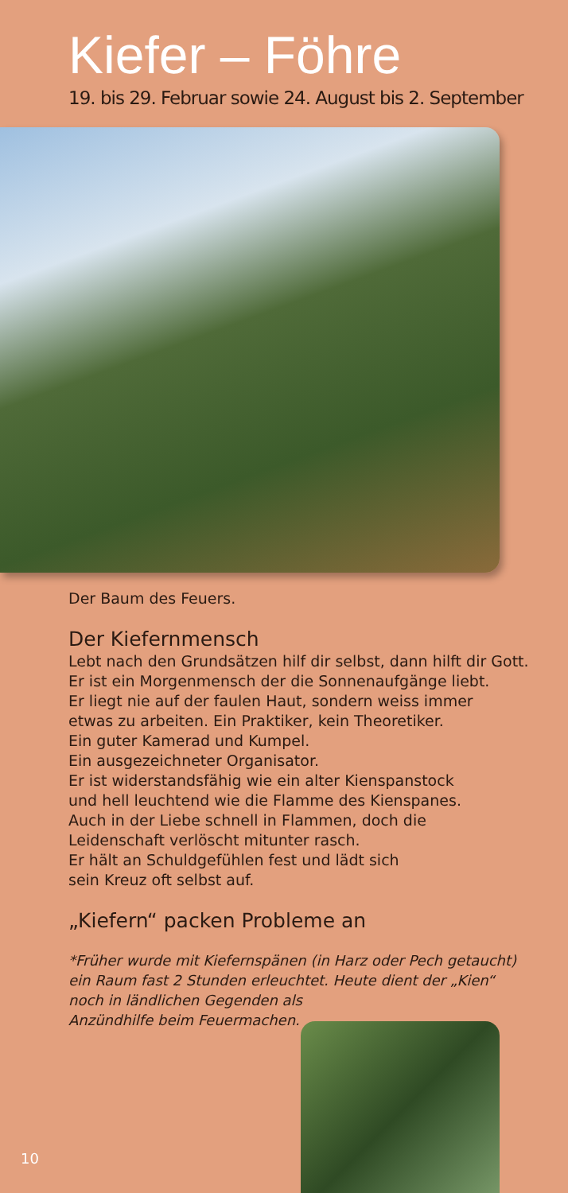Kiefer – Föhre
19. bis 29. Februar sowie 24. August bis 2. September
Der Baum des Feuers.
Der Kiefernmensch
Lebt nach den Grundsätzen hilf dir selbst, dann hilft dir Gott.
Er ist ein Morgenmensch der die Sonnenaufgänge liebt.
Er liegt nie auf der faulen Haut, sondern weiss immer
etwas zu arbeiten. Ein Praktiker, kein Theoretiker.
Ein guter Kamerad und Kumpel.
Ein ausgezeichneter Organisator.
Er ist widerstandsfähig wie ein alter Kienspanstock
und hell leuchtend wie die Flamme des Kienspanes.
Auch in der Liebe schnell in Flammen, doch die
Leidenschaft verlöscht mitunter rasch.
Er hält an Schuldgefühlen fest und lädt sich
sein Kreuz oft selbst auf.
„Kiefern“ packen Probleme an
*Früher wurde mit Kiefernspänen (in Harz oder Pech getaucht)
ein Raum fast 2 Stunden erleuchtet. Heute dient der „Kien“
noch in ländlichen Gegenden als
Anzündhilfe beim Feuermachen.
10